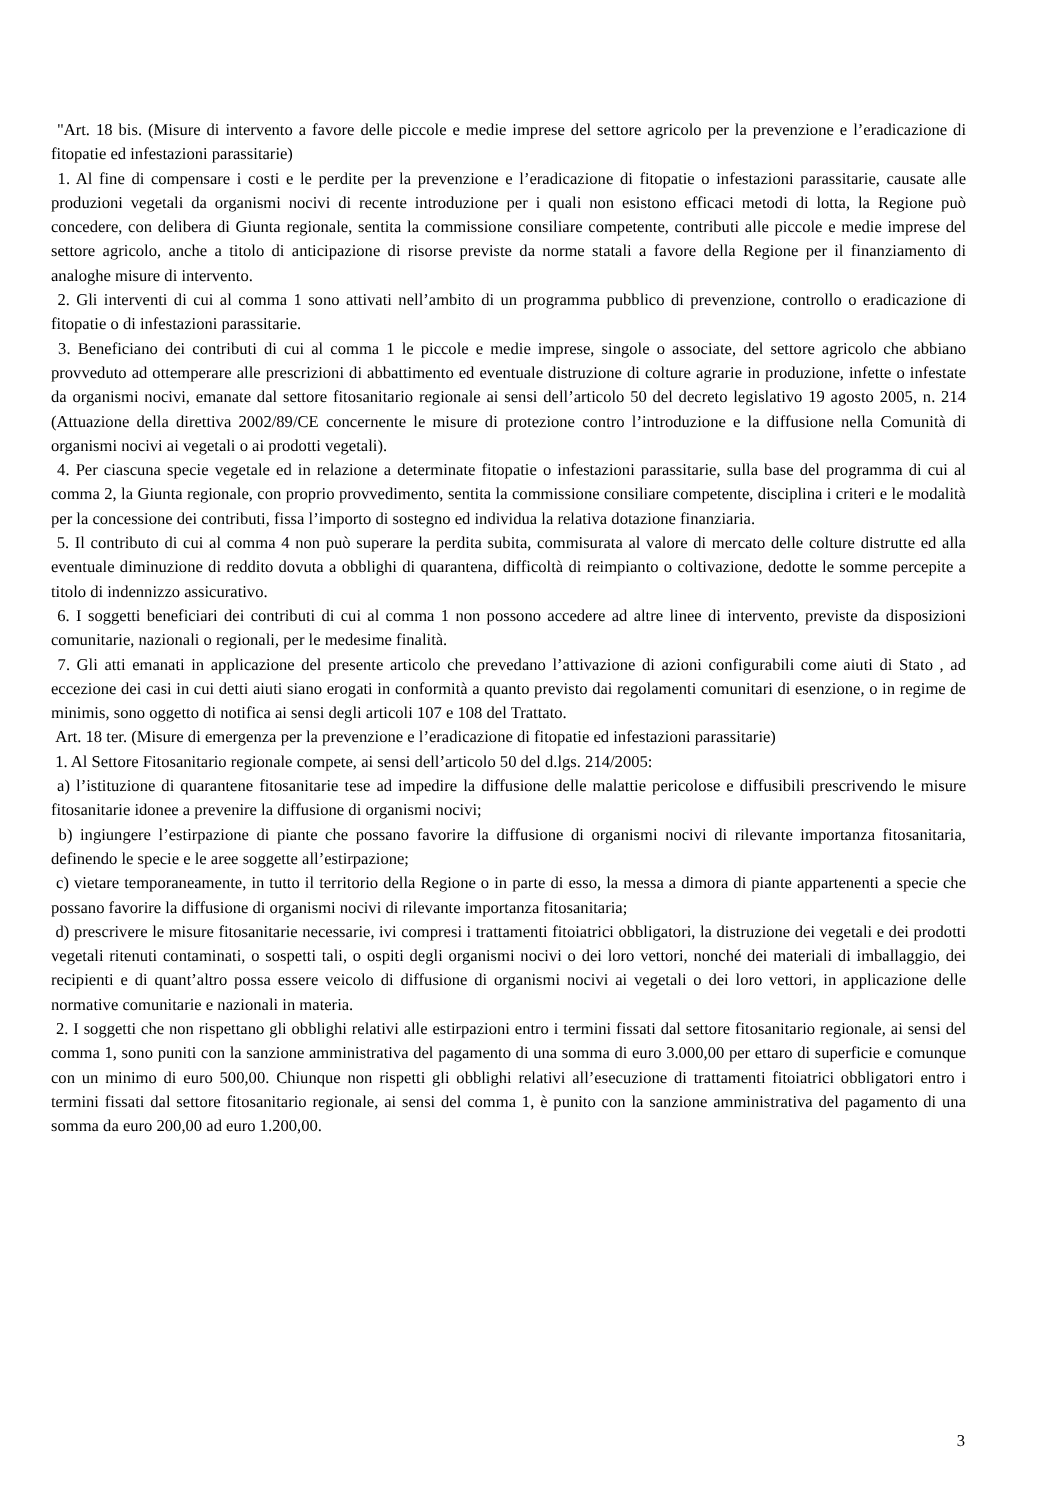"Art. 18 bis. (Misure di intervento a favore delle piccole e medie imprese del settore agricolo per la prevenzione e l’eradicazione di fitopatie ed infestazioni parassitarie)
1. Al fine di compensare i costi e le perdite per la prevenzione e l’eradicazione di fitopatie o infestazioni parassitarie, causate alle produzioni vegetali da organismi nocivi di recente introduzione per i quali non esistono efficaci metodi di lotta, la Regione può concedere, con delibera di Giunta regionale, sentita la commissione consiliare competente, contributi alle piccole e medie imprese del settore agricolo, anche a titolo di anticipazione di risorse previste da norme statali a favore della Regione per il finanziamento di analoghe misure di intervento.
2. Gli interventi di cui al comma 1 sono attivati nell’ambito di un programma pubblico di prevenzione, controllo o eradicazione di fitopatie o di infestazioni parassitarie.
3. Beneficiano dei contributi di cui al comma 1 le piccole e medie imprese, singole o associate, del settore agricolo che abbiano provveduto ad ottemperare alle prescrizioni di abbattimento ed eventuale distruzione di colture agrarie in produzione, infette o infestate da organismi nocivi, emanate dal settore fitosanitario regionale ai sensi dell’articolo 50 del decreto legislativo 19 agosto 2005, n. 214 (Attuazione della direttiva 2002/89/CE concernente le misure di protezione contro l’introduzione e la diffusione nella Comunità di organismi nocivi ai vegetali o ai prodotti vegetali).
4. Per ciascuna specie vegetale ed in relazione a determinate fitopatie o infestazioni parassitarie, sulla base del programma di cui al comma 2, la Giunta regionale, con proprio provvedimento, sentita la commissione consiliare competente, disciplina i criteri e le modalità per la concessione dei contributi, fissa l’importo di sostegno ed individua la relativa dotazione finanziaria.
5. Il contributo di cui al comma 4 non può superare la perdita subita, commisurata al valore di mercato delle colture distrutte ed alla eventuale diminuzione di reddito dovuta a obblighi di quarantena, difficoltà di reimpianto o coltivazione, dedotte le somme percepite a titolo di indennizzo assicurativo.
6. I soggetti beneficiari dei contributi di cui al comma 1 non possono accedere ad altre linee di intervento, previste da disposizioni comunitarie, nazionali o regionali, per le medesime finalità.
7. Gli atti emanati in applicazione del presente articolo che prevedano l’attivazione di azioni configurabili come aiuti di Stato , ad eccezione dei casi in cui detti aiuti siano erogati in conformità a quanto previsto dai regolamenti comunitari di esenzione, o in regime de minimis, sono oggetto di notifica ai sensi degli articoli 107 e 108 del Trattato.
Art. 18 ter. (Misure di emergenza per la prevenzione e l’eradicazione di fitopatie ed infestazioni parassitarie)
1. Al Settore Fitosanitario regionale compete, ai sensi dell’articolo 50 del d.lgs. 214/2005:
a) l’istituzione di quarantene fitosanitarie tese ad impedire la diffusione delle malattie pericolose e diffusibili prescrivendo le misure fitosanitarie idonee a prevenire la diffusione di organismi nocivi;
b) ingiungere l’estirpazione di piante che possano favorire la diffusione di organismi nocivi di rilevante importanza fitosanitaria, definendo le specie e le aree soggette all’estirpazione;
c) vietare temporaneamente, in tutto il territorio della Regione o in parte di esso, la messa a dimora di piante appartenenti a specie che possano favorire la diffusione di organismi nocivi di rilevante importanza fitosanitaria;
d) prescrivere le misure fitosanitarie necessarie, ivi compresi i trattamenti fitoiatrici obbligatori, la distruzione dei vegetali e dei prodotti vegetali ritenuti contaminati, o sospetti tali, o ospiti degli organismi nocivi o dei loro vettori, nonché dei materiali di imballaggio, dei recipienti e di quant’altro possa essere veicolo di diffusione di organismi nocivi ai vegetali o dei loro vettori, in applicazione delle normative comunitarie e nazionali in materia.
2. I soggetti che non rispettano gli obblighi relativi alle estirpazioni entro i termini fissati dal settore fitosanitario regionale, ai sensi del comma 1, sono puniti con la sanzione amministrativa del pagamento di una somma di euro 3.000,00 per ettaro di superficie e comunque con un minimo di euro 500,00. Chiunque non rispetti gli obblighi relativi all’esecuzione di trattamenti fitoiatrici obbligatori entro i termini fissati dal settore fitosanitario regionale, ai sensi del comma 1, è punito con la sanzione amministrativa del pagamento di una somma da euro 200,00 ad euro 1.200,00.
3